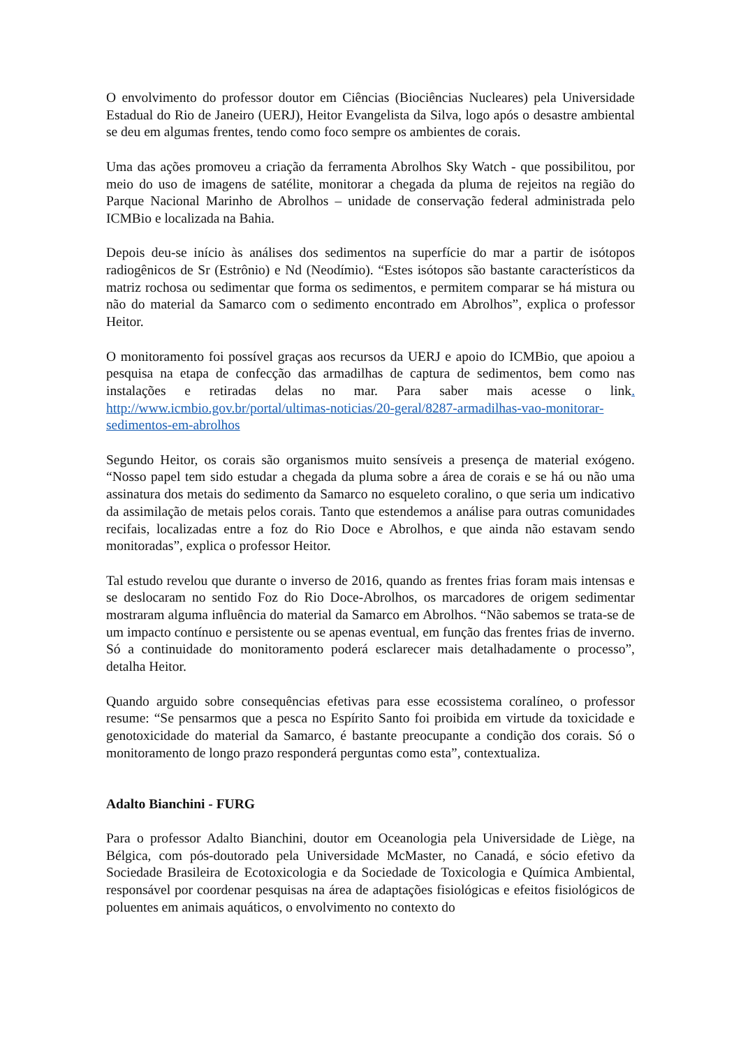O envolvimento do professor doutor em Ciências (Biociências Nucleares) pela Universidade Estadual do Rio de Janeiro (UERJ), Heitor Evangelista da Silva, logo após o desastre ambiental se deu em algumas frentes, tendo como foco sempre os ambientes de corais.
Uma das ações promoveu a criação da ferramenta Abrolhos Sky Watch - que possibilitou, por meio do uso de imagens de satélite, monitorar a chegada da pluma de rejeitos na região do Parque Nacional Marinho de Abrolhos – unidade de conservação federal administrada pelo ICMBio e localizada na Bahia.
Depois deu-se início às análises dos sedimentos na superfície do mar a partir de isótopos radiogênicos de Sr (Estrônio) e Nd (Neodímio). “Estes isótopos são bastante característicos da matriz rochosa ou sedimentar que forma os sedimentos, e permitem comparar se há mistura ou não do material da Samarco com o sedimento encontrado em Abrolhos”, explica o professor Heitor.
O monitoramento foi possível graças aos recursos da UERJ e apoio do ICMBio, que apoiou a pesquisa na etapa de confecção das armadilhas de captura de sedimentos, bem como nas instalações e retiradas delas no mar. Para saber mais acesse o link. http://www.icmbio.gov.br/portal/ultimas-noticias/20-geral/8287-armadilhas-vao-monitorar-sedimentos-em-abrolhos
Segundo Heitor, os corais são organismos muito sensíveis a presença de material exógeno. “Nosso papel tem sido estudar a chegada da pluma sobre a área de corais e se há ou não uma assinatura dos metais do sedimento da Samarco no esqueleto coralino, o que seria um indicativo da assimilação de metais pelos corais. Tanto que estendemos a análise para outras comunidades recifais, localizadas entre a foz do Rio Doce e Abrolhos, e que ainda não estavam sendo monitoradas”, explica o professor Heitor.
Tal estudo revelou que durante o inverso de 2016, quando as frentes frias foram mais intensas e se deslocaram no sentido Foz do Rio Doce-Abrolhos, os marcadores de origem sedimentar mostraram alguma influência do material da Samarco em Abrolhos. “Não sabemos se trata-se de um impacto contínuo e persistente ou se apenas eventual, em função das frentes frias de inverno. Só a continuidade do monitoramento poderá esclarecer mais detalhadamente o processo”, detalha Heitor.
Quando arguido sobre consequências efetivas para esse ecossistema coralíneo, o professor resume: “Se pensarmos que a pesca no Espírito Santo foi proibida em virtude da toxicidade e genotoxicidade do material da Samarco, é bastante preocupante a condição dos corais. Só o monitoramento de longo prazo responderá perguntas como esta”, contextualiza.
Adalto Bianchini - FURG
Para o professor Adalto Bianchini, doutor em Oceanologia pela Universidade de Liège, na Bélgica, com pós-doutorado pela Universidade McMaster, no Canadá, e sócio efetivo da Sociedade Brasileira de Ecotoxicologia e da Sociedade de Toxicologia e Química Ambiental, responsável por coordenar pesquisas na área de adaptações fisiológicas e efeitos fisiológicos de poluentes em animais aquáticos, o envolvimento no contexto do